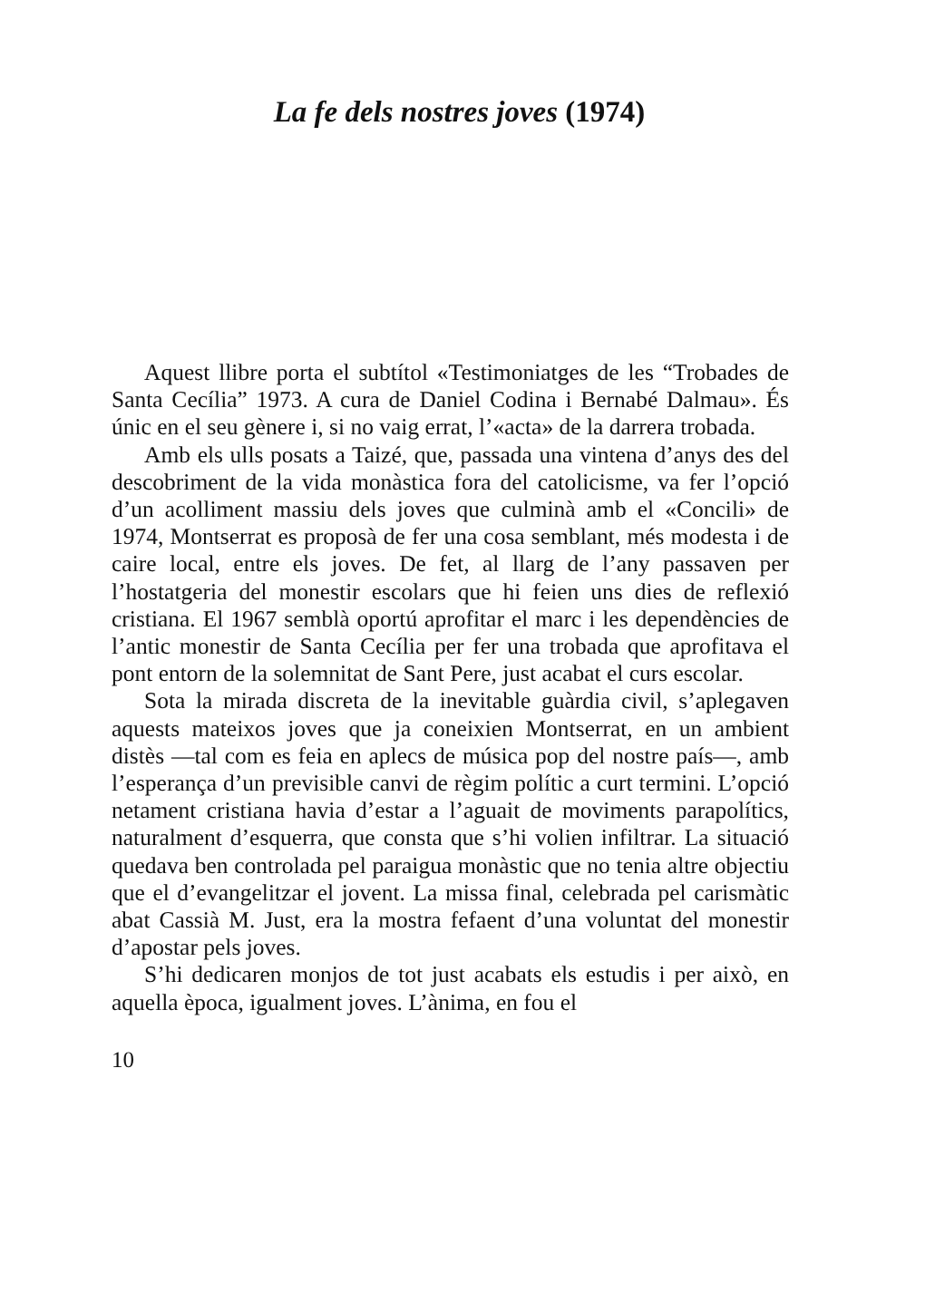La fe dels nostres joves (1974)
Aquest llibre porta el subtítol «Testimoniatges de les “Trobades de Santa Cecília” 1973. A cura de Daniel Codina i Bernabé Dalmau». És únic en el seu gènere i, si no vaig errat, l’«acta» de la darrera trobada.
Amb els ulls posats a Taizé, que, passada una vintena d’anys des del descobriment de la vida monàstica fora del catolicisme, va fer l’opció d’un acolliment massiu dels joves que culminà amb el «Concili» de 1974, Montserrat es proposà de fer una cosa semblant, més modesta i de caire local, entre els joves. De fet, al llarg de l’any passaven per l’hostatgeria del monestir escolars que hi feien uns dies de reflexió cristiana. El 1967 semblà oportú aprofitar el marc i les dependències de l’antic monestir de Santa Cecília per fer una trobada que aprofitava el pont entorn de la solemnitat de Sant Pere, just acabat el curs escolar.
Sota la mirada discreta de la inevitable guàrdia civil, s’aplegaven aquests mateixos joves que ja coneixien Montserrat, en un ambient distès —tal com es feia en aplecs de música pop del nostre país—, amb l’esperança d’un previsible canvi de règim polític a curt termini. L’opció netament cristiana havia d’estar a l’aguait de moviments parapolítics, naturalment d’esquerra, que consta que s’hi volien infiltrar. La situació quedava ben controlada pel paraigua monàstic que no tenia altre objectiu que el d’evangelitzar el jovent. La missa final, celebrada pel carismàtic abat Cassià M. Just, era la mostra fefaent d’una voluntat del monestir d’apostar pels joves.
S’hi dedicaren monjos de tot just acabats els estudis i per això, en aquella època, igualment joves. L’ànima, en fou el
10